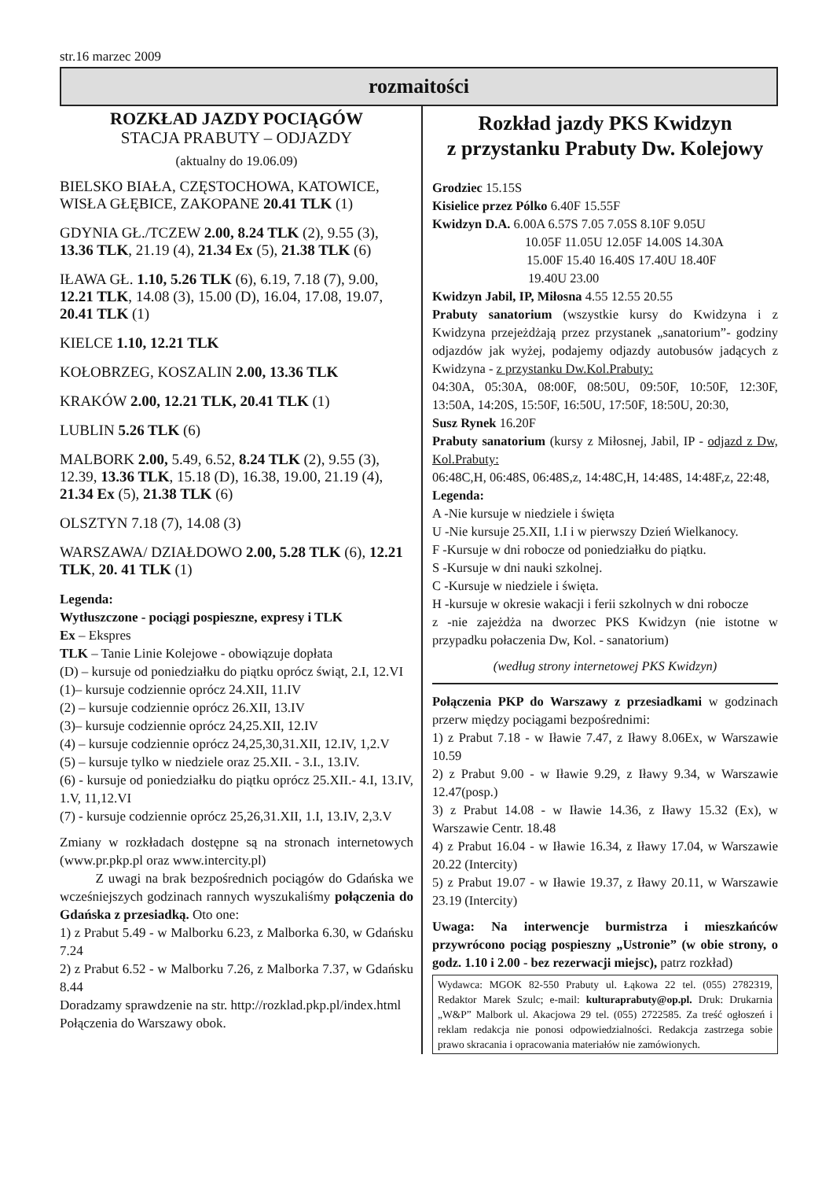str.16 marzec 2009
rozmaitości
ROZKŁAD JAZDY POCIĄGÓW
STACJA PRABUTY – ODJAZDY
(aktualny do 19.06.09)
BIELSKO BIAŁA, CZĘSTOCHOWA, KATOWICE, WISŁA GŁĘBICE, ZAKOPANE 20.41 TLK (1)
GDYNIA GŁ./TCZEW 2.00, 8.24 TLK (2), 9.55 (3), 13.36 TLK, 21.19 (4), 21.34 Ex (5), 21.38 TLK (6)
IŁAWA GŁ. 1.10, 5.26 TLK (6), 6.19, 7.18 (7), 9.00, 12.21 TLK, 14.08 (3), 15.00 (D), 16.04, 17.08, 19.07, 20.41 TLK (1)
KIELCE 1.10, 12.21 TLK
KOŁOBRZEG, KOSZALIN 2.00, 13.36 TLK
KRAKÓW 2.00, 12.21 TLK, 20.41 TLK (1)
LUBLIN 5.26 TLK (6)
MALBORK 2.00, 5.49, 6.52, 8.24 TLK (2), 9.55 (3), 12.39, 13.36 TLK, 15.18 (D), 16.38, 19.00, 21.19 (4), 21.34 Ex (5), 21.38 TLK (6)
OLSZTYN 7.18 (7), 14.08 (3)
WARSZAWA/ DZIAŁDOWO 2.00, 5.28 TLK (6), 12.21 TLK, 20. 41 TLK (1)
Legenda:
Wytłuszczone - pociągi pospieszne, expresy i TLK
Ex – Ekspres
TLK – Tanie Linie Kolejowe - obowiązuje dopłata
(D) – kursuje od poniedziałku do piątku oprócz świąt, 2.I, 12.VI
(1)– kursuje codziennie oprócz 24.XII, 11.IV
(2) – kursuje codziennie oprócz 26.XII, 13.IV
(3)– kursuje codziennie oprócz 24,25.XII, 12.IV
(4) – kursuje codziennie oprócz 24,25,30,31.XII, 12.IV, 1,2.V
(5) – kursuje tylko w niedziele oraz 25.XII. - 3.I., 13.IV.
(6) - kursuje od poniedziałku do piątku oprócz 25.XII.- 4.I, 13.IV, 1.V, 11,12.VI
(7) - kursuje codziennie oprócz 25,26,31.XII, 1.I, 13.IV, 2,3.V
Zmiany w rozkładach dostępne są na stronach internetowych (www.pr.pkp.pl oraz www.intercity.pl)
Z uwagi na brak bezpośrednich pociągów do Gdańska we wcześniejszych godzinach rannych wyszukaliśmy połączenia do Gdańska z przesiadką. Oto one:
1) z Prabut 5.49 - w Malborku 6.23, z Malborka 6.30, w Gdańsku 7.24
2) z Prabut 6.52 - w Malborku 7.26, z Malborka 7.37, w Gdańsku 8.44
Doradzamy sprawdzenie na str. http://rozklad.pkp.pl/index.html
Połączenia do Warszawy obok.
Rozkład jazdy PKS Kwidzyn
z przystanku Prabuty Dw. Kolejowy
Grodziec 15.15S
Kisielice przez Pólko 6.40F 15.55F
Kwidzyn D.A. 6.00A 6.57S 7.05 7.05S 8.10F 9.05U
10.05F 11.05U 12.05F 14.00S 14.30A
15.00F 15.40 16.40S 17.40U 18.40F
19.40U 23.00
Kwidzyn Jabil, IP, Miłosna 4.55 12.55 20.55
Prabuty sanatorium (wszystkie kursy do Kwidzyna i z Kwidzyna przejeżdżają przez przystanek „sanatorium”- godziny odjazdów jak wyżej, podajemy odjazdy autobusów jadących z Kwidzyna - z przystanku Dw.Kol.Prabuty:
04:30A, 05:30A, 08:00F, 08:50U, 09:50F, 10:50F, 12:30F, 13:50A, 14:20S, 15:50F, 16:50U, 17:50F, 18:50U, 20:30,
Susz Rynek 16.20F
Prabuty sanatorium (kursy z Miłosnej, Jabil, IP - odjazd z Dw, Kol.Prabuty:
06:48C,H, 06:48S, 06:48S,z, 14:48C,H, 14:48S, 14:48F,z, 22:48,
Legenda:
A -Nie kursuje w niedziele i święta
U -Nie kursuje 25.XII, 1.I i w pierwszy Dzień Wielkanocy.
F -Kursuje w dni robocze od poniedziałku do piątku.
S -Kursuje w dni nauki szkolnej.
C -Kursuje w niedziele i święta.
H -kursuje w okresie wakacji i ferii szkolnych w dni robocze
z -nie zajeżdża na dworzec PKS Kwidzyn (nie istotne w przypadku połaczenia Dw, Kol. - sanatorium)
(według strony internetowej PKS Kwidzyn)
Połączenia PKP do Warszawy z przesiadkami w godzinach przerw między pociągami bezpośrednimi:
1) z Prabut 7.18 - w Iławie 7.47, z Iławy 8.06Ex, w Warszawie 10.59
2) z Prabut 9.00 - w Iławie 9.29, z Iławy 9.34, w Warszawie 12.47(posp.)
3) z Prabut 14.08 - w Iławie 14.36, z Iławy 15.32 (Ex), w Warszawie Centr. 18.48
4) z Prabut 16.04 - w Iławie 16.34, z Iławy 17.04, w Warszawie 20.22 (Intercity)
5) z Prabut 19.07 - w Iławie 19.37, z Iławy 20.11, w Warszawie 23.19 (Intercity)
Uwaga: Na interwencje burmistrza i mieszkańców przywrócono pociąg pospieszny „Ustronie” (w obie strony, o godz. 1.10 i 2.00 - bez rezerwacji miejsc), patrz rozkład)
Wydawca: MGOK 82-550 Prabuty ul. Łąkowa 22 tel. (055) 2782319, Redaktor Marek Szulc; e-mail: kulturaprabuty@op.pl. Druk: Drukarnia „W&P” Malbork ul. Akacjowa 29 tel. (055) 2722585. Za treść ogłoszeń i reklam redakcja nie ponosi odpowiedzialności. Redakcja zastrzega sobie prawo skracania i opracowania materiałów nie zamówionych.